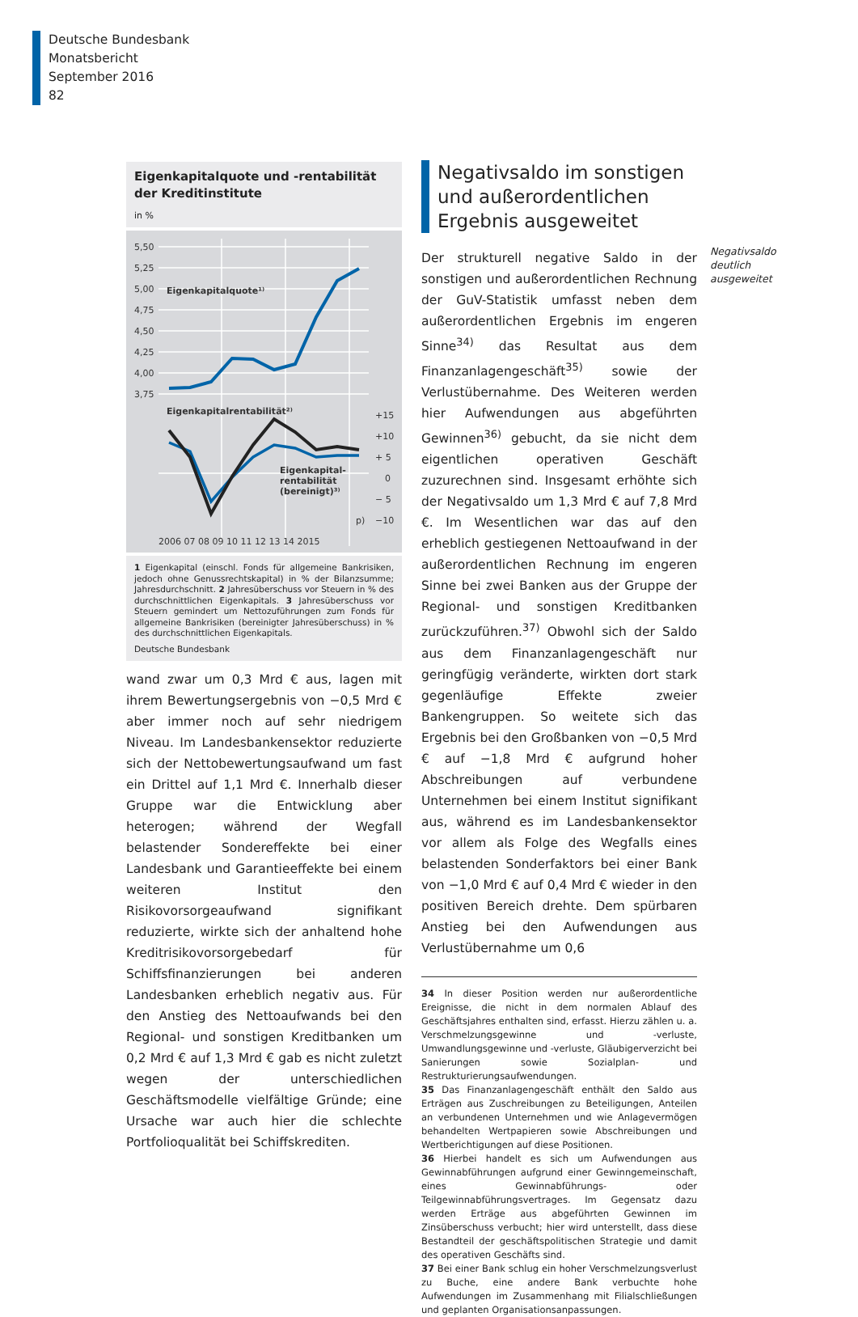Deutsche Bundesbank
Monatsbericht
September 2016
82
Eigenkapitalquote und -rentabilität der Kreditinstitute
in %
5,50
5,25
5,00
4,75
4,50
4,25
4,00
3,75
+15
+10
+ 5
0
− 5
−10
2006 07 08 09 10 11 12 13 14 2015
Eigenkapitalquote¹⁾
Eigenkapitalrentabilität²⁾
Eigenkapital-
rentabilität
(bereinigt)³⁾
p)
1 Eigenkapital (einschl. Fonds für allgemeine Bankrisiken, jedoch ohne Genussrechtskapital) in % der Bilanzsumme; Jahresdurchschnitt. 2 Jahresüberschuss vor Steuern in % des durchschnittlichen Eigenkapitals. 3 Jahresüberschuss vor Steuern gemindert um Nettozuführungen zum Fonds für allgemeine Bankrisiken (bereinigter Jahresüberschuss) in % des durchschnittlichen Eigenkapitals.
Deutsche Bundesbank
wand zwar um 0,3 Mrd € aus, lagen mit ihrem Bewertungsergebnis von −0,5 Mrd € aber immer noch auf sehr niedrigem Niveau. Im Landesbankensektor reduzierte sich der Nettobewertungsaufwand um fast ein Drittel auf 1,1 Mrd €. Innerhalb dieser Gruppe war die Entwicklung aber heterogen; während der Wegfall belastender Sondereffekte bei einer Landesbank und Garantieeffekte bei einem weiteren Institut den Risikovorsorgeaufwand signifikant reduzierte, wirkte sich der anhaltend hohe Kreditrisikovorsorgebedarf für Schiffsfinanzierungen bei anderen Landesbanken erheblich negativ aus. Für den Anstieg des Nettoaufwands bei den Regional- und sonstigen Kreditbanken um 0,2 Mrd € auf 1,3 Mrd € gab es nicht zuletzt wegen der unterschiedlichen Geschäftsmodelle vielfältige Gründe; eine Ursache war auch hier die schlechte Portfolioqualität bei Schiffskrediten.
Negativsaldo im sonstigen und außerordentlichen Ergebnis ausgeweitet
Der strukturell negative Saldo in der sonstigen und außerordentlichen Rechnung der GuV-Statistik umfasst neben dem außerordentlichen Ergebnis im engeren Sinne<sup>34)</sup> das Resultat aus dem Finanzanlagengeschäft<sup>35)</sup> sowie der Verlustübernahme. Des Weiteren werden hier Aufwendungen aus abgeführten Gewinnen<sup>36)</sup> gebucht, da sie nicht dem eigentlichen operativen Geschäft zuzurechnen sind. Insgesamt erhöhte sich der Negativsaldo um 1,3 Mrd € auf 7,8 Mrd €. Im Wesentlichen war das auf den erheblich gestiegenen Nettoaufwand in der außerordentlichen Rechnung im engeren Sinne bei zwei Banken aus der Gruppe der Regional- und sonstigen Kreditbanken zurückzuführen.<sup>37)</sup> Obwohl sich der Saldo aus dem Finanzanlagengeschäft nur geringfügig veränderte, wirkten dort stark gegenläufige Effekte zweier Bankengruppen. So weitete sich das Ergebnis bei den Großbanken von −0,5 Mrd € auf −1,8 Mrd € aufgrund hoher Abschreibungen auf verbundene Unternehmen bei einem Institut signifikant aus, während es im Landesbankensektor vor allem als Folge des Wegfalls eines belastenden Sonderfaktors bei einer Bank von −1,0 Mrd € auf 0,4 Mrd € wieder in den positiven Bereich drehte. Dem spürbaren Anstieg bei den Aufwendungen aus Verlustübernahme um 0,6
34 In dieser Position werden nur außerordentliche Ereignisse, die nicht in dem normalen Ablauf des Geschäftsjahres enthalten sind, erfasst. Hierzu zählen u. a. Verschmelzungsgewinne und -verluste, Umwandlungsgewinne und -verluste, Gläubigerverzicht bei Sanierungen sowie Sozialplan- und Restrukturierungsaufwendungen.
35 Das Finanzanlagengeschäft enthält den Saldo aus Erträgen aus Zuschreibungen zu Beteiligungen, Anteilen an verbundenen Unternehmen und wie Anlagevermögen behandelten Wertpapieren sowie Abschreibungen und Wertberichtigungen auf diese Positionen.
36 Hierbei handelt es sich um Aufwendungen aus Gewinnabführungen aufgrund einer Gewinngemeinschaft, eines Gewinnabführungs- oder Teilgewinnabführungsvertrages. Im Gegensatz dazu werden Erträge aus abgeführten Gewinnen im Zinsüberschuss verbucht; hier wird unterstellt, dass diese Bestandteil der geschäftspolitischen Strategie und damit des operativen Geschäfts sind.
37 Bei einer Bank schlug ein hoher Verschmelzungsverlust zu Buche, eine andere Bank verbuchte hohe Aufwendungen im Zusammenhang mit Filialschließungen und geplanten Organisationsanpassungen.
Negativsaldo deutlich ausgeweitet